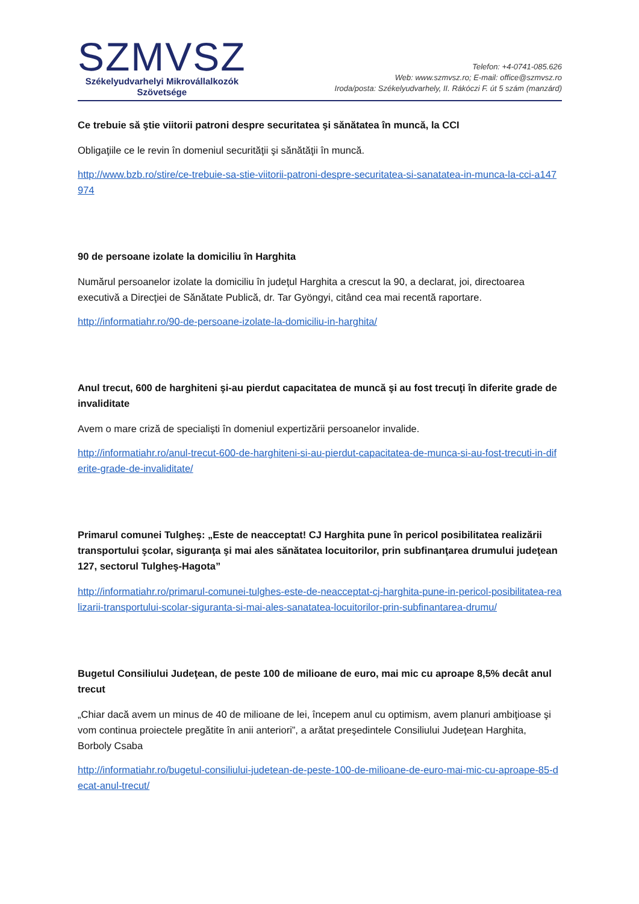SZMVSZ
Székelyudvarhelyi Mikrovállalkozók
Szövetsége
Telefon: +4-0741-085.626
Web: www.szmvsz.ro; E-mail: office@szmvsz.ro
Iroda/posta: Székelyudvarhely, II. Rákóczi F. út 5 szám (manzárd)
Ce trebuie să ştie viitorii patroni despre securitatea şi sănătatea în muncă, la CCI
Obligaţiile ce le revin în domeniul securităţii şi sănătăţii în muncă.
http://www.bzb.ro/stire/ce-trebuie-sa-stie-viitorii-patroni-despre-securitatea-si-sanatatea-in-munca-la-cci-a147974
90 de persoane izolate la domiciliu în Harghita
Numărul persoanelor izolate la domiciliu în judeţul Harghita a crescut la 90, a declarat, joi, directoarea executivă a Direcţiei de Sănătate Publică, dr. Tar Gyöngyi, citând cea mai recentă raportare.
http://informatiahr.ro/90-de-persoane-izolate-la-domiciliu-in-harghita/
Anul trecut, 600 de harghiteni şi-au pierdut capacitatea de muncă şi au fost trecuţi în diferite grade de invaliditate
Avem o mare criză de specialişti în domeniul expertizării persoanelor invalide.
http://informatiahr.ro/anul-trecut-600-de-harghiteni-si-au-pierdut-capacitatea-de-munca-si-au-fost-trecuti-in-diferite-grade-de-invaliditate/
Primarul comunei Tulgheş: „Este de neacceptat! CJ Harghita pune în pericol posibilitatea realizării transportului şcolar, siguranţa şi mai ales sănătatea locuitorilor, prin subfinanţarea drumului judeţean 127, sectorul Tulgheş-Hagota”
http://informatiahr.ro/primarul-comunei-tulghes-este-de-neacceptat-cj-harghita-pune-in-pericol-posibilitatea-realizarii-transportului-scolar-siguranta-si-mai-ales-sanatatea-locuitorilor-prin-subfinantarea-drumu/
Bugetul Consiliului Judeţean, de peste 100 de milioane de euro, mai mic cu aproape 8,5% decât anul trecut
„Chiar dacă avem un minus de 40 de milioane de lei, începem anul cu optimism, avem planuri ambiţioase şi vom continua proiectele pregătite în anii anteriori”, a arătat preşedintele Consiliului Judeţean Harghita, Borboly Csaba
http://informatiahr.ro/bugetul-consiliului-judetean-de-peste-100-de-milioane-de-euro-mai-mic-cu-aproape-85-decat-anul-trecut/